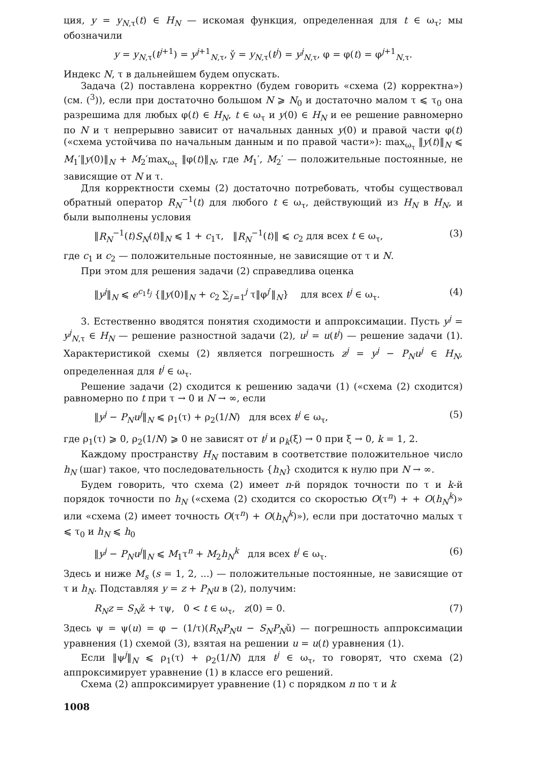ция, y = y<sub>N,τ</sub>(t) ∈ H<sub>N</sub> — искомая функция, определенная для t ∈ ω<sub>τ</sub>; мы обозначили
y = y<sub>N,τ</sub>(t<sup>j+1</sup>) = y<sup>j+1</sup><sub>N,τ</sub>, y̌ = y<sub>N,τ</sub>(t<sup>j</sup>) = y<sup>j</sup><sub>N,τ</sub>, φ = φ(t) = φ<sup>j+1</sup><sub>N,τ</sub>.
Индекс N, τ в дальнейшем будем опускать.
Задача (2) поставлена корректно (будем говорить «схема (2) корректна») (см. (<sup>3</sup>)), если при достаточно большом N ⩾ N<sub>0</sub> и достаточно малом τ ⩽ τ<sub>0</sub> она разрешима для любых φ(t) ∈ H<sub>N</sub>, t ∈ ω<sub>τ</sub> и y(0) ∈ H<sub>N</sub> и ее решение равномерно по N и τ непрерывно зависит от начальных данных y(0) и правой части φ(t) («схема устойчива по начальным данным и по правой части»): max<sub>ω<sub>τ</sub></sub> ‖y(t)‖<sub>N</sub> ⩽ M<sub>1</sub>′‖y(0)‖<sub>N</sub> + M<sub>2</sub>′max<sub>ω<sub>τ</sub></sub> ‖φ(t)‖<sub>N</sub>, где M<sub>1</sub>′, M<sub>2</sub>′ — положительные постоянные, не зависящие от N и τ.
Для корректности схемы (2) достаточно потребовать, чтобы существовал обратный оператор R<sub>N</sub><sup>−1</sup>(t) для любого t ∈ ω<sub>τ</sub>, действующий из H<sub>N</sub> в H<sub>N</sub>, и были выполнены условия
‖R<sub>N</sub><sup>−1</sup>(t)S<sub>N</sub>(t)‖<sub>N</sub> ⩽ 1 + c<sub>1</sub>τ, ‖R<sub>N</sub><sup>−1</sup>(t)‖ ⩽ c<sub>2</sub> для всех t ∈ ω<sub>τ</sub>, (3)
где c<sub>1</sub> и c<sub>2</sub> — положительные постоянные, не зависящие от τ и N.
При этом для решения задачи (2) справедлива оценка
‖y<sup>j</sup>‖<sub>N</sub> ⩽ e<sup>c<sub>1</sub>t<sub>j</sub></sup> {‖y(0)‖<sub>N</sub> + c<sub>2</sub> ∑<sub>j′=1</sub><sup>j</sup> τ‖φ<sup>j′</sup>‖<sub>N</sub>} для всех t<sup>j</sup> ∈ ω<sub>τ</sub>. (4)
3. Естественно вводятся понятия сходимости и аппроксимации. Пусть y<sup>j</sup> = y<sup>j</sup><sub>N,τ</sub> ∈ H<sub>N</sub> — решение разностной задачи (2), u<sup>j</sup> = u(t<sup>j</sup>) — решение задачи (1). Характеристикой схемы (2) является погрешность z<sup>j</sup> = y<sup>j</sup> − P<sub>N</sub>u<sup>j</sup> ∈ H<sub>N</sub>, определенная для t<sup>j</sup> ∈ ω<sub>τ</sub>.
Решение задачи (2) сходится к решению задачи (1) («схема (2) сходится) равномерно по t при τ → 0 и N → ∞, если
‖y<sup>j</sup> − P<sub>N</sub>u<sup>j</sup>‖<sub>N</sub> ⩽ ρ<sub>1</sub>(τ) + ρ<sub>2</sub>(1/N) для всех t<sup>j</sup> ∈ ω<sub>τ</sub>, (5)
где ρ<sub>1</sub>(τ) ⩾ 0, ρ<sub>2</sub>(1/N) ⩾ 0 не зависят от t<sup>j</sup> и ρ<sub>k</sub>(ξ) → 0 при ξ → 0, k = 1, 2.
Каждому пространству H<sub>N</sub> поставим в соответствие положительное число h<sub>N</sub> (шаг) такое, что последовательность {h<sub>N</sub>} сходится к нулю при N → ∞.
Будем говорить, что схема (2) имеет n-й порядок точности по τ и k-й порядок точности по h<sub>N</sub> («схема (2) сходится со скоростью O(τ<sup>n</sup>) + + O(h<sub>N</sub><sup>k</sup>)» или «схема (2) имеет точность O(τ<sup>n</sup>) + O(h<sub>N</sub><sup>k</sup>)»), если при достаточно малых τ ⩽ τ<sub>0</sub> и h<sub>N</sub> ⩽ h<sub>0</sub>
‖y<sup>j</sup> − P<sub>N</sub>u<sup>j</sup>‖<sub>N</sub> ⩽ M<sub>1</sub>τ<sup>n</sup> + M<sub>2</sub>h<sub>N</sub><sup>k</sup> для всех t<sup>j</sup> ∈ ω<sub>τ</sub>. (6)
Здесь и ниже M<sub>s</sub> (s = 1, 2, ...) — положительные постоянные, не зависящие от τ и h<sub>N</sub>. Подставляя y = z + P<sub>N</sub>u в (2), получим:
R<sub>N</sub>z = S<sub>N</sub>ž + τψ, 0 < t ∈ ω<sub>τ</sub>, z(0) = 0. (7)
Здесь ψ = ψ(u) = φ − (1/τ)(R<sub>N</sub>P<sub>N</sub>u − S<sub>N</sub>P<sub>N</sub>ǔ) — погрешность аппроксимации уравнения (1) схемой (3), взятая на решении u = u(t) уравнения (1).
Если ‖ψ<sup>j</sup>‖<sub>N</sub> ⩽ ρ<sub>1</sub>(τ) + ρ<sub>2</sub>(1/N) для t<sup>j</sup> ∈ ω<sub>τ</sub>, то говорят, что схема (2) аппроксимирует уравнение (1) в классе его решений.
Схема (2) аппроксимирует уравнение (1) с порядком n по τ и k
1008